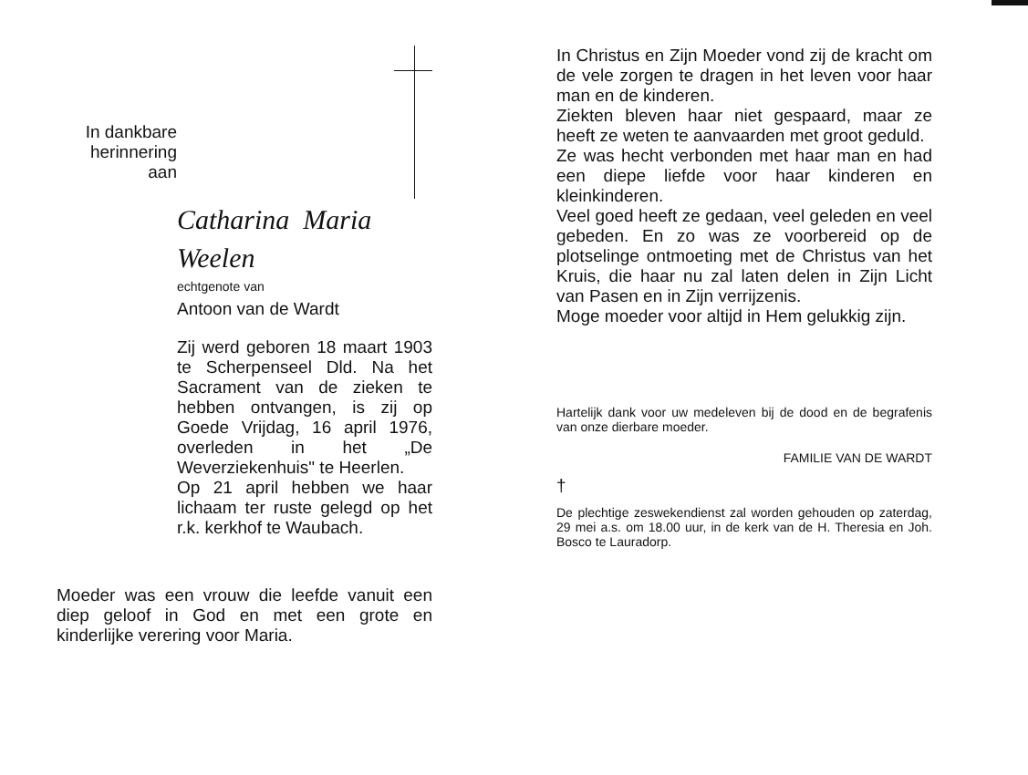In dankbare
herinnering
aan
Catharina Maria
Weelen
echtgenote van
Antoon van de Wardt
Zij werd geboren 18 maart 1903 te Scherpenseel Dld. Na het Sacrament van de zieken te hebben ontvangen, is zij op Goede Vrijdag, 16 april 1976, overleden in het „De Weverziekenhuis" te Heerlen.
Op 21 april hebben we haar lichaam ter ruste gelegd op het r.k. kerkhof te Waubach.
Moeder was een vrouw die leefde vanuit een diep geloof in God en met een grote en kinderlijke verering voor Maria.
In Christus en Zijn Moeder vond zij de kracht om de vele zorgen te dragen in het leven voor haar man en de kinderen.
Ziekten bleven haar niet gespaard, maar ze heeft ze weten te aanvaarden met groot geduld.
Ze was hecht verbonden met haar man en had een diepe liefde voor haar kinderen en kleinkinderen.
Veel goed heeft ze gedaan, veel geleden en veel gebeden. En zo was ze voorbereid op de plotselinge ontmoeting met de Christus van het Kruis, die haar nu zal laten delen in Zijn Licht van Pasen en in Zijn verrijzenis.
Moge moeder voor altijd in Hem gelukkig zijn.
Hartelijk dank voor uw medeleven bij de dood en de begrafenis van onze dierbare moeder.
FAMILIE VAN DE WARDT
†
De plechtige zeswekendienst zal worden gehouden op zaterdag, 29 mei a.s. om 18.00 uur, in de kerk van de H. Theresia en Joh. Bosco te Lauradorp.